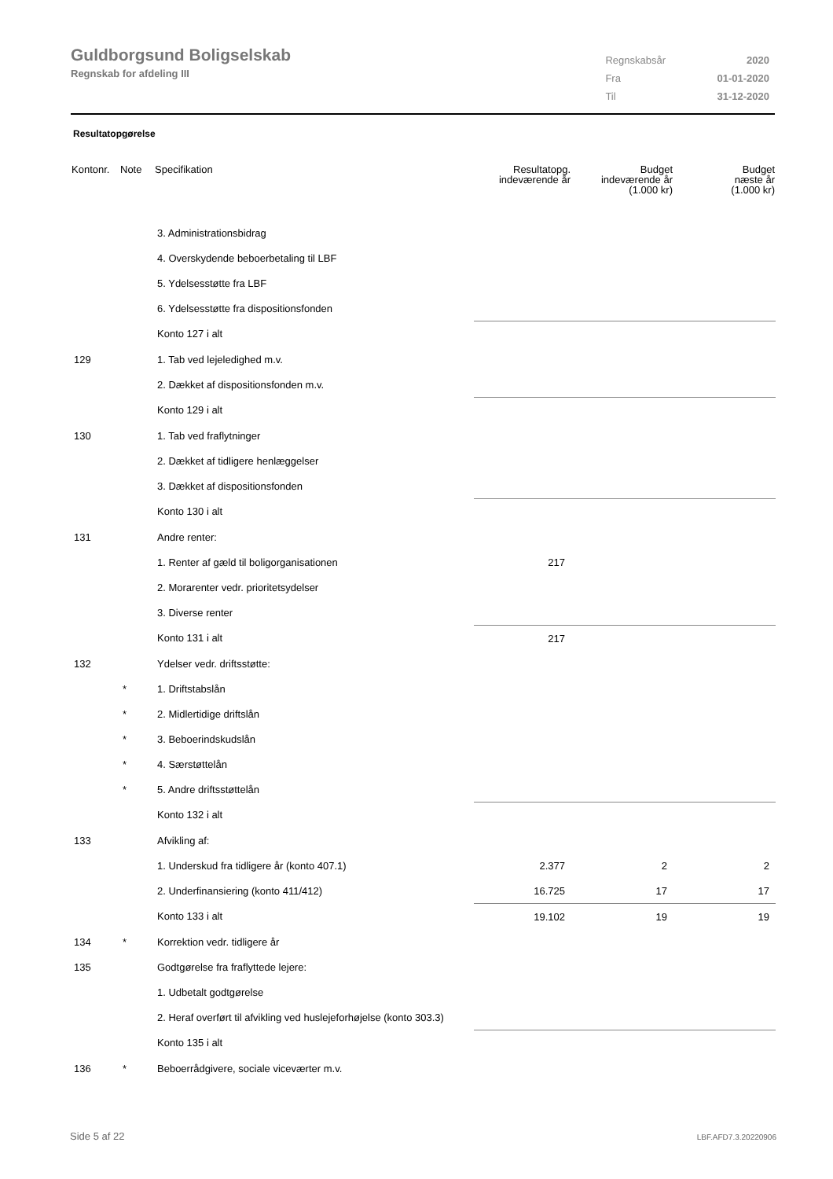Guldborgsund Boligselskab
Regnskab for afdeling III
| Regnskabsår | 2020 |
| Fra | 01-01-2020 |
| Til | 31-12-2020 |
Resultatopgørelse
| Kontonr. | Note | Specifikation | Resultatopg. indeværende år | Budget indeværende år (1.000 kr) | Budget næste år (1.000 kr) |
| --- | --- | --- | --- | --- | --- |
| | | 3. Administrationsbidrag | | | |
| | | 4. Overskydende beboerbetaling til LBF | | | |
| | | 5. Ydelsesstøtte fra LBF | | | |
| | | 6. Ydelsesstøtte fra dispositionsfonden | | | |
| | | Konto 127 i alt | | | |
| 129 | | 1. Tab ved lejeledighed m.v. | | | |
| | | 2. Dækket af dispositionsfonden m.v. | | | |
| | | Konto 129 i alt | | | |
| 130 | | 1. Tab ved fraflytninger | | | |
| | | 2. Dækket af tidligere henlæggelser | | | |
| | | 3. Dækket af dispositionsfonden | | | |
| | | Konto 130 i alt | | | |
| 131 | | Andre renter: | | | |
| | | 1. Renter af gæld til boligorganisationen | 217 | | |
| | | 2. Morarenter vedr. prioritetsydelser | | | |
| | | 3. Diverse renter | | | |
| | | Konto 131 i alt | 217 | | |
| 132 | | Ydelser vedr. driftsstøtte: | | | |
| | * | 1. Driftstabslån | | | |
| | * | 2. Midlertidige driftslån | | | |
| | * | 3. Beboerindskudslån | | | |
| | * | 4. Særstøttelån | | | |
| | * | 5. Andre driftsstøttelån | | | |
| | | Konto 132 i alt | | | |
| 133 | | Afvikling af: | | | |
| | | 1. Underskud fra tidligere år (konto 407.1) | 2.377 | 2 | 2 |
| | | 2. Underfinansiering (konto 411/412) | 16.725 | 17 | 17 |
| | | Konto 133 i alt | 19.102 | 19 | 19 |
| 134 | * | Korrektion vedr. tidligere år | | | |
| 135 | | Godtgørelse fra fraflyttede lejere: | | | |
| | | 1. Udbetalt godtgørelse | | | |
| | | 2. Heraf overført til afvikling ved huslejeforhøjelse (konto 303.3) | | | |
| | | Konto 135 i alt | | | |
| 136 | * | Beboerrådgivere, sociale viceværter m.v. | | | |
Side 5 af 22 LBF.AFD7.3.20220906